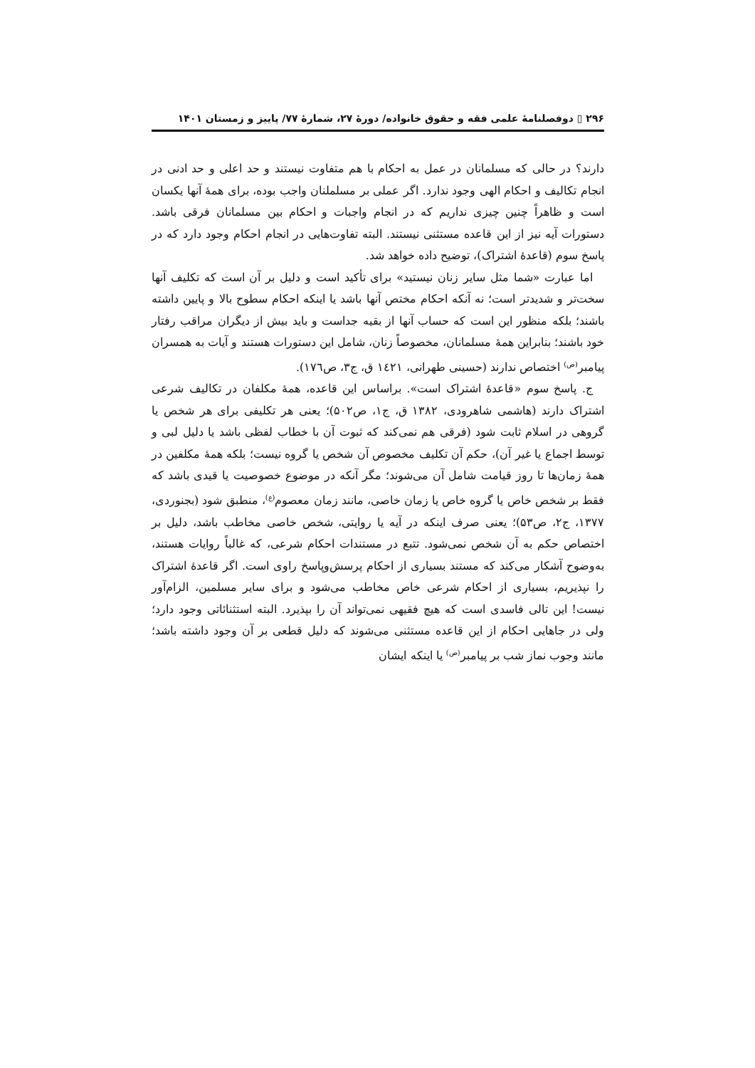۲۹۶ ▯ دوفصلنامۀ علمی فقه و حقوق خانواده/ دورۀ ۲۷، شمارۀ ۷۷/ پاییز و زمستان ۱۴۰۱
دارند؟ در حالی که مسلمانان در عمل به احکام با هم متفاوت نیستند و حد اعلی و حد ادنی در انجام تکالیف و احکام الهی وجود ندارد. اگر عملی بر مسلملنان واجب بوده، برای همۀ آنها یکسان است و ظاهراً چنین چیزی نداریم که در انجام واجبات و احکام بین مسلمانان فرقی باشد. دستورات آیه نیز از این قاعده مستثنی نیستند. البته تفاوت‌هایی در انجام احکام وجود دارد که در پاسخ سوم (قاعدۀ اشتراک)، توضیح داده خواهد شد.
اما عبارت «شما مثل سایر زنان نیستید» برای تأکید است و دلیل بر آن است که تکلیف آنها سخت‌تر و شدیدتر است؛ نه آنکه احکام مختص آنها باشد یا اینکه احکام سطوح بالا و پایین داشته باشند؛ بلکه منظور این است که حساب آنها از بقیه جداست و باید بیش از دیگران مراقب رفتار خود باشند؛ بنابراین همۀ مسلمانان، مخصوصاً زنان، شامل این دستورات هستند و آیات به همسران پیامبر<sup>(ص)</sup> اختصاص ندارند (حسینی طهرانی، ۱٤۲۱ ق، ج۳، ص۱۷٦).
ج. پاسخ سوم «قاعدۀ اشتراک است». براساس این قاعده، همۀ مکلفان در تکالیف شرعی اشتراک دارند (هاشمی شاهرودی، ۱۳۸۲ ق، ج۱، ص۵۰۲)؛ یعنی هر تکلیفی برای هر شخص یا گروهی در اسلام ثابت شود (فرقی هم نمی‌کند که ثبوت آن با خطاب لفظی باشد یا دلیل لبی و توسط اجماع یا غیر آن)، حکم آن تکلیف مخصوص آن شخص یا گروه نیست؛ بلکه همۀ مکلفین در همۀ زمان‌ها تا روز قیامت شامل آن می‌شوند؛ مگر آنکه در موضوع خصوصیت یا قیدی باشد که فقط بر شخص خاص یا گروه خاص یا زمان خاصی، مانند زمان معصوم<sup>(ع)</sup>، منطبق شود (بجنوردی، ۱۳۷۷، ج۲، ص۵۳)؛ یعنی صرف اینکه در آیه یا روایتی، شخص خاصی مخاطب باشد، دلیل بر اختصاص حکم به آن شخص نمی‌شود. تتبع در مستندات احکام شرعی، که غالباً روایات هستند، به‌وضوح آشکار می‌کند که مستند بسیاری از احکام پرسش‌وپاسخ راوی است. اگر قاعدۀ اشتراک را نپذیریم، بسیاری از احکام شرعی خاص مخاطب می‌شود و برای سایر مسلمین، الزام‌آور نیست! این تالی فاسدی است که هیچ فقیهی نمی‌تواند آن را بپذیرد. البته استثنائاتی وجود دارد؛ ولی در جاهایی احکام از این قاعده مستثنی می‌شوند که دلیل قطعی بر آن وجود داشته باشد؛ مانند وجوب نماز شب بر پیامبر<sup>(ص)</sup> یا اینکه ایشان